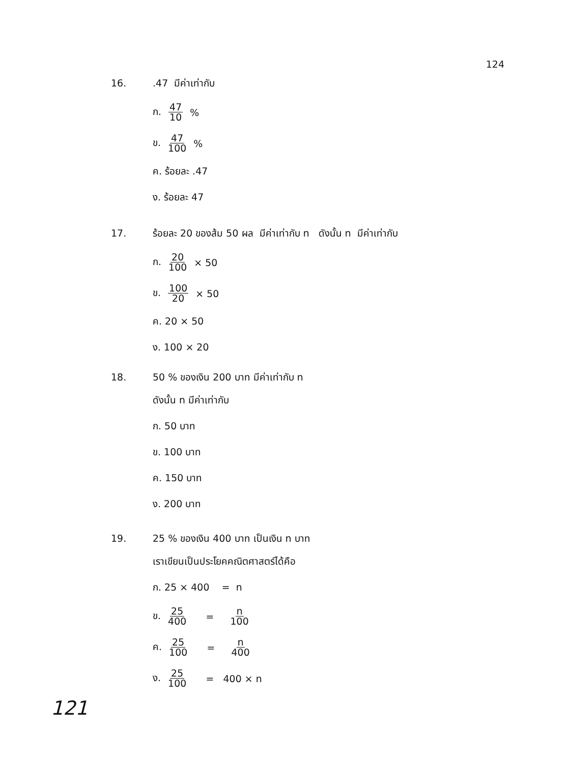124
16..47 มีค่าเท่ากับ
ก. 47 10 %
ข. 47 100 %
ค. ร้อยละ .47
ง. ร้อยละ 47
17. ร้อยละ 20 ของส้ม 50 ผล มีค่าเท่ากับ n ดังนั้น n มีค่าเท่ากับ
ก. 20 100 × 50
ข. 100 20 × 50
ค. 20 × 50
ง. 100 × 20
18. 50 % ของเงิน 200 บาท มีค่าเท่ากับ n
ดังนั้น n มีค่าเท่ากับ
ก. 50 บาท
ข. 100 บาท
ค. 150 บาท
ง. 200 บาท
19. 25 % ของเงิน 400 บาท เป็นเงิน n บาท
เราเขียนเป็นประโยคคณิตศาสตร์ได้คือ
ก. 25 × 400 = n
ข. 25 400 = n 100
ค. 25 100 = n 400
ง. 25 100 = 400 × n
121